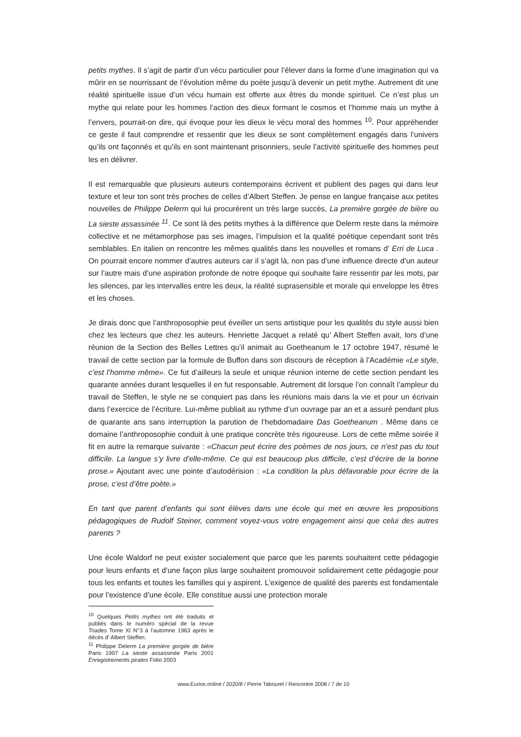petits mythes. Il s’agit de partir d’un vécu particulier pour l’élever dans la forme d’une imagination qui va mûrir en se nourrissant de l’évolution même du poète jusqu’à devenir un petit mythe. Autrement dit une réalité spirituelle issue d’un vécu humain est offerte aux êtres du monde spirituel. Ce n’est plus un mythe qui relate pour les hommes l’action des dieux formant le cosmos et l’homme mais un mythe à l’envers, pourrait-on dire, qui évoque pour les dieux le vécu moral des hommes <sup>10</sup>. Pour appréhender ce geste il faut comprendre et ressentir que les dieux se sont complètement engagés dans l’univers qu’ils ont façonnés et qu’ils en sont maintenant prisonniers, seule l’activité spirituelle des hommes peut les en délivrer.
Il est remarquable que plusieurs auteurs contemporains écrivent et publient des pages qui dans leur texture et leur ton sont très proches de celles d’Albert Steffen. Je pense en langue française aux petites nouvelles de Philippe Delerm qui lui procurèrent un très large succès, La première gorgée de bière ou La sieste assassinée <sup>11</sup>. Ce sont là des petits mythes à la différence que Delerm reste dans la mémoire collective et ne métamorphose pas ses images, l’impulsion et la qualité poétique cependant sont très semblables. En italien on rencontre les mêmes qualités dans les nouvelles et romans d’ Erri de Luca . On pourrait encore nommer d’autres auteurs car il s’agit là, non pas d’une influence directe d’un auteur sur l’autre mais d’une aspiration profonde de notre époque qui souhaite faire ressentir par les mots, par les silences, par les intervalles entre les deux, la réalité suprasensible et morale qui enveloppe les êtres et les choses.
Je dirais donc que l’anthroposophie peut éveiller un sens artistique pour les qualités du style aussi bien chez les lecteurs que chez les auteurs. Henriette Jacquet a relaté qu’ Albert Steffen avait, lors d’une réunion de la Section des Belles Lettres qu’il animait au Goetheanum le 17 octobre 1947, résumé le travail de cette section par la formule de Buffon dans son discours de réception à l’Académie «Le style, c’est l’homme même». Ce fut d’ailleurs la seule et unique réunion interne de cette section pendant les quarante années durant lesquelles il en fut responsable. Autrement dit lorsque l’on connaît l’ampleur du travail de Steffen, le style ne se conquiert pas dans les réunions mais dans la vie et pour un écrivain dans l’exercice de l’écriture. Lui-même publiait au rythme d’un ouvrage par an et a assuré pendant plus de quarante ans sans interruption la parution de l’hebdomadaire Das Goetheanum . Même dans ce domaine l’anthroposophie conduit à une pratique concrète très rigoureuse. Lors de cette même soirée il fit en autre la remarque suivante : «Chacun peut écrire des poèmes de nos jours, ce n’est pas du tout difficile. La langue s’y livre d’elle-même. Ce qui est beaucoup plus difficile, c’est d’écrire de la bonne prose.» Ajoutant avec une pointe d’autodérision : «La condition la plus défavorable pour écrire de la prose, c’est d’être poète.»
En tant que parent d’enfants qui sont élèves dans une école qui met en œuvre les propositions pédagogiques de Rudolf Steiner, comment voyez-vous votre engagement ainsi que celui des autres parents ?
Une école Waldorf ne peut exister socialement que parce que les parents souhaitent cette pédagogie pour leurs enfants et d’une façon plus large souhaitent promouvoir solidairement cette pédagogie pour tous les enfants et toutes les familles qui y aspirent. L’exigence de qualité des parents est fondamentale pour l’existence d’une école. Elle constitue aussi une protection morale
<sup>10</sup> Quelques Petits mythes ont été traduits et publiés dans le numéro spécial de la revue Triades Tome XI N°3 à l’automne 1963 après le décès d’ Albert Steffen.
<sup>11</sup> Philippe Delerm La première gorgée de bière Paris 1997 La sieste assassinée Paris 2001 Enregistrements pirates Folio 2003
www.Eurios.online / 2020/8 / Pierre Tabouret / Rencontre 2008 / 7 de 10